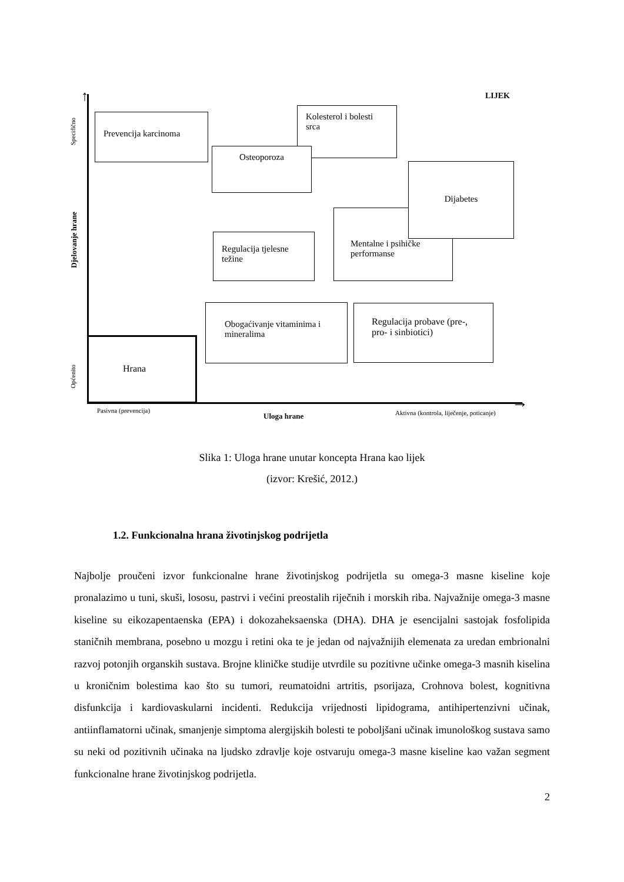↑
→
LIJEK
Specifično
Djelovanje hrane
Općenito
Prevencija karcinoma
Kolesterol i bolesti srca
Osteoporoza
Mentalne i psihičke performanse
Dijabetes
Regulacija tjelesne težine
Obogaćivanje vitaminima i mineralima
Regulacija probave (pre-, pro- i sinbiotici)
Hrana
Pasivna (prevencija)
Uloga hrane
Aktivna (kontrola, liječenje, poticanje)
Slika 1: Uloga hrane unutar koncepta Hrana kao lijek
(izvor: Krešić, 2012.)
1.2. Funkcionalna hrana životinjskog podrijetla
Najbolje proučeni izvor funkcionalne hrane životinjskog podrijetla su omega-3 masne kiseline koje pronalazimo u tuni, skuši, lososu, pastrvi i većini preostalih riječnih i morskih riba. Najvažnije omega-3 masne kiseline su eikozapentaenska (EPA) i dokozaheksaenska (DHA). DHA je esencijalni sastojak fosfolipida staničnih membrana, posebno u mozgu i retini oka te je jedan od najvažnijih elemenata za uredan embrionalni razvoj potonjih organskih sustava. Brojne kliničke studije utvrdile su pozitivne učinke omega-3 masnih kiselina u kroničnim bolestima kao što su tumori, reumatoidni artritis, psorijaza, Crohnova bolest, kognitivna disfunkcija i kardiovaskularni incidenti. Redukcija vrijednosti lipidograma, antihipertenzivni učinak, antiinflamatorni učinak, smanjenje simptoma alergijskih bolesti te poboljšani učinak imunološkog sustava samo su neki od pozitivnih učinaka na ljudsko zdravlje koje ostvaruju omega-3 masne kiseline kao važan segment funkcionalne hrane životinjskog podrijetla.
2